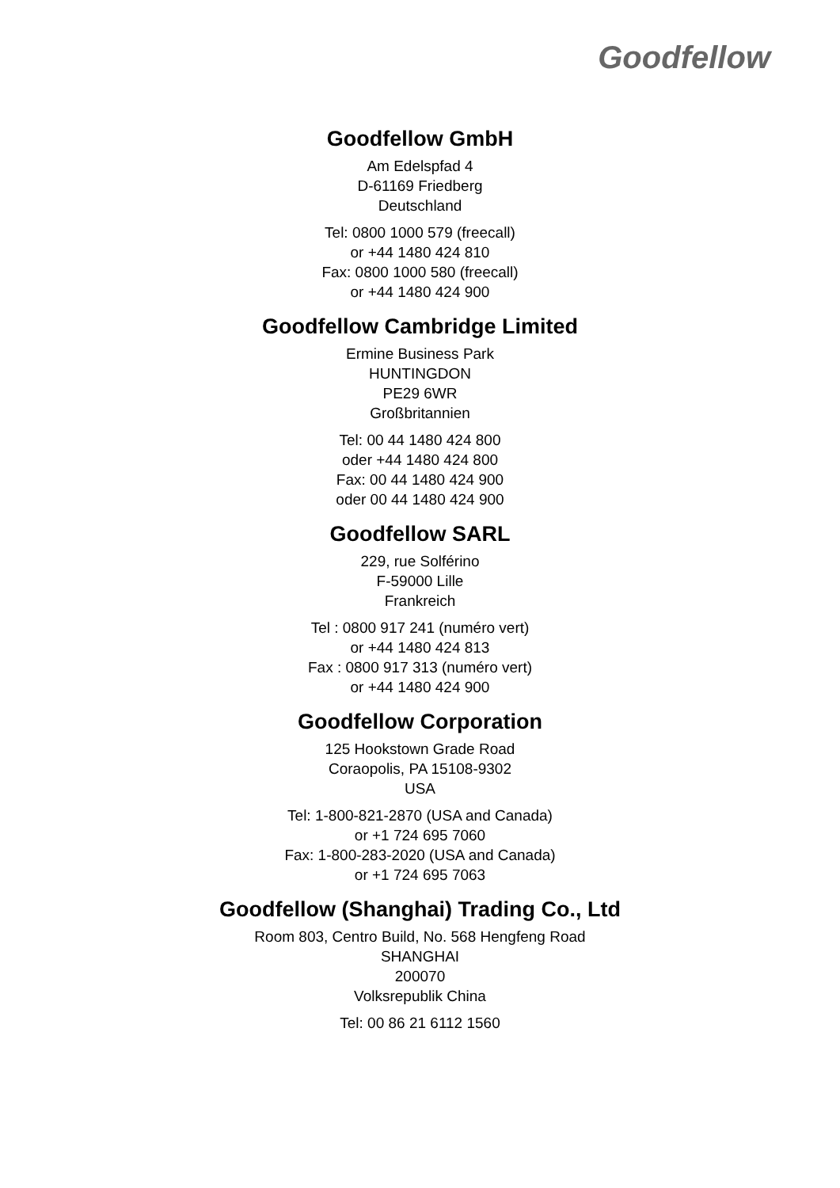Goodfellow
Goodfellow GmbH
Am Edelspfad 4
D-61169 Friedberg
Deutschland
Tel: 0800 1000 579 (freecall)
or +44 1480 424 810
Fax: 0800 1000 580 (freecall)
or +44 1480 424 900
Goodfellow Cambridge Limited
Ermine Business Park
HUNTINGDON
PE29 6WR
Großbritannien
Tel: 00 44 1480 424 800
oder +44 1480 424 800
Fax: 00 44 1480 424 900
oder 00 44 1480 424 900
Goodfellow SARL
229, rue Solférino
F-59000 Lille
Frankreich
Tel : 0800 917 241 (numéro vert)
or +44 1480 424 813
Fax : 0800 917 313 (numéro vert)
or +44 1480 424 900
Goodfellow Corporation
125 Hookstown Grade Road
Coraopolis, PA 15108-9302
USA
Tel: 1-800-821-2870 (USA and Canada)
or +1 724 695 7060
Fax: 1-800-283-2020 (USA and Canada)
or +1 724 695 7063
Goodfellow (Shanghai) Trading Co., Ltd
Room 803, Centro Build, No. 568 Hengfeng Road
SHANGHAI
200070
Volksrepublik China
Tel: 00 86 21 6112 1560